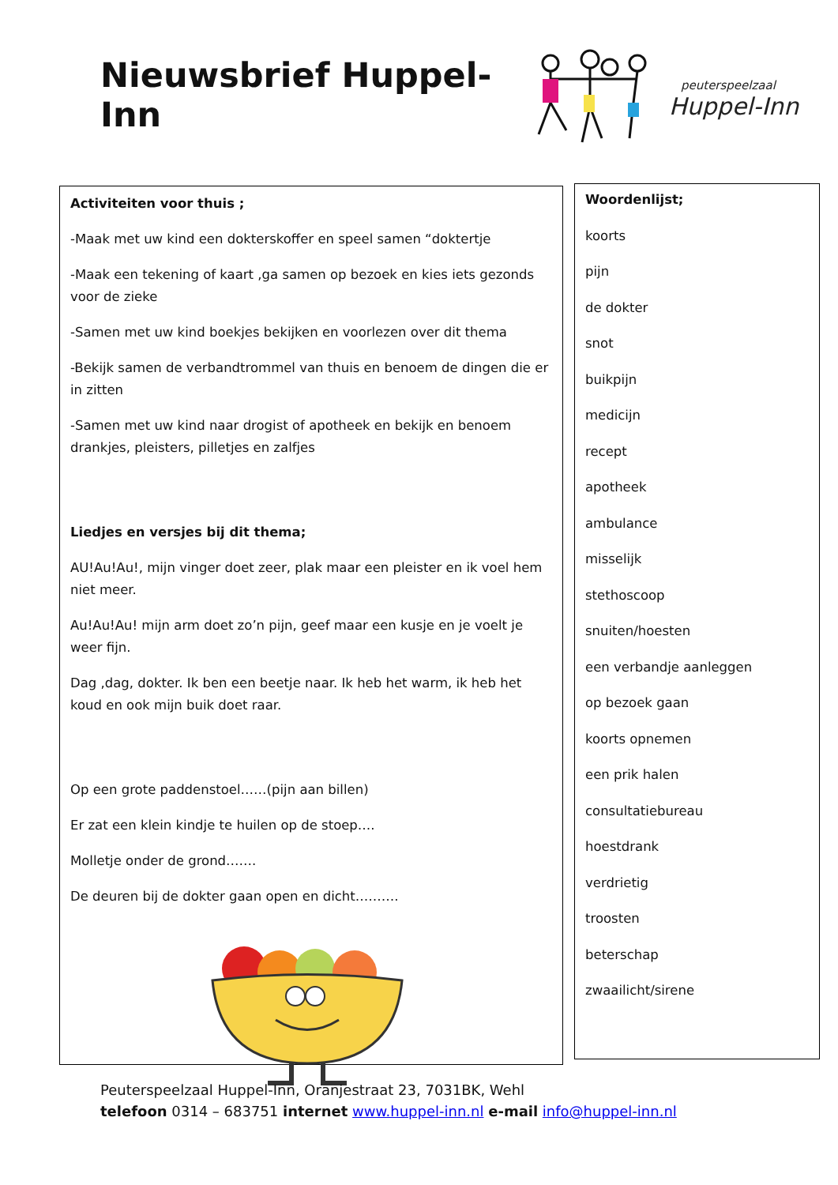Nieuwsbrief Huppel-Inn
peuterspeelzaal
Huppel-Inn
Activiteiten voor thuis ;
-Maak met uw kind een dokterskoffer en speel samen “doktertje
-Maak een tekening of kaart ,ga samen op bezoek en kies iets gezonds voor de zieke
-Samen met uw kind boekjes bekijken en voorlezen over dit thema
-Bekijk samen de verbandtrommel van thuis en benoem de dingen die er in zitten
-Samen met uw kind naar drogist of apotheek en bekijk en benoem drankjes, pleisters, pilletjes en zalfjes
Liedjes en versjes bij dit thema;
AU!Au!Au!, mijn vinger doet zeer, plak maar een pleister en ik voel hem niet meer.
Au!Au!Au! mijn arm doet zo’n pijn, geef maar een kusje en je voelt je weer fijn.
Dag ,dag, dokter. Ik ben een beetje naar. Ik heb het warm, ik heb het koud en ook mijn buik doet raar.
Op een grote paddenstoel……(pijn aan billen)
Er zat een klein kindje te huilen op de stoep….
Molletje onder de grond…….
De deuren bij de dokter gaan open en dicht……….
Woordenlijst;
koorts
pijn
de dokter
snot
buikpijn
medicijn
recept
apotheek
ambulance
misselijk
stethoscoop
snuiten/hoesten
een verbandje aanleggen
op bezoek gaan
koorts opnemen
een prik halen
consultatiebureau
hoestdrank
verdrietig
troosten
beterschap
zwaailicht/sirene
Peuterspeelzaal Huppel-Inn, Oranjestraat 23, 7031BK, Wehl
telefoon 0314 – 683751 internet www.huppel-inn.nl e-mail info@huppel-inn.nl